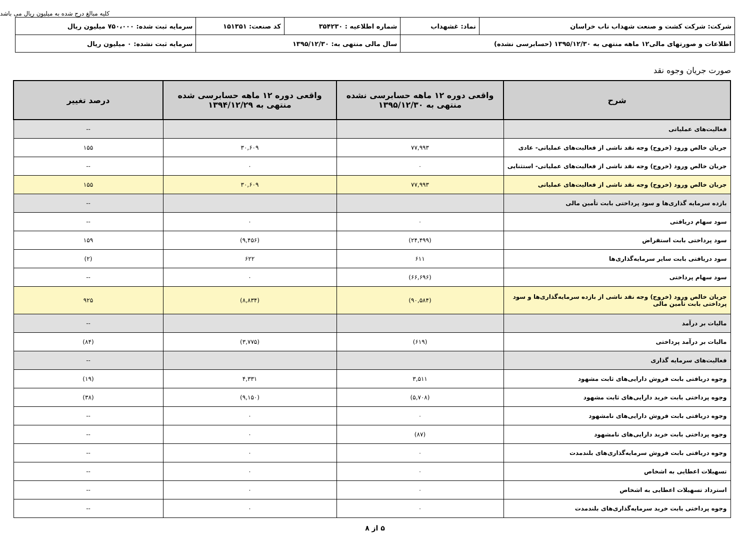کلیه مبالغ درج شده به میلیون ریال می باشد
| شرکت: شرکت کشت و صنعت شهداب ناب خراسان | نماد: غشهداب | شماره اطلاعیه : ۳۵۴۲۳۰ | کد صنعت: ۱۵۱۳۵۱ | سرمایه ثبت شده: ۷۵۰،۰۰۰ میلیون ریال |
| اطلاعات و صورتهای مالی۱۲ ماهه منتهی به ۱۳۹۵/۱۲/۳۰ (حسابرسی نشده) | | سال مالی منتهی به: ۱۳۹۵/۱۲/۳۰ | | سرمایه ثبت نشده: ۰ میلیون ریال |
صورت جریان وجوه نقد
| شرح | واقعی دوره ۱۲ ماهه حسابرسی نشده منتهی به ۱۳۹۵/۱۲/۳۰ | واقعی دوره ۱۲ ماهه حسابرسی شده منتهی به ۱۳۹۴/۱۲/۲۹ | درصد تغییر |
| --- | --- | --- | --- |
| فعالیت‌های عملیاتی | | | -- |
| جریان خالص ورود (خروج) وجه نقد ناشی از فعالیت‌های عملیاتی- عادی | ۷۷,۹۹۳ | ۳۰,۶۰۹ | ۱۵۵ |
| جریان خالص ورود (خروج) وجه نقد ناشی از فعالیت‌های عملیاتی- استثنایی | ۰ | ۰ | -- |
| جریان خالص ورود (خروج) وجه نقد ناشی از فعالیت‌های عملیاتی | ۷۷,۹۹۳ | ۳۰,۶۰۹ | ۱۵۵ |
| بازده سرمایه گذاری‌ها و سود پرداختی بابت تأمین مالی | | | -- |
| سود سهام دریافتی | ۰ | ۰ | -- |
| سود پرداختی بابت استقراض | (۲۴,۴۹۹) | (۹,۴۵۶) | ۱۵۹ |
| سود دریافتی بابت سایر سرمایه‌گذاری‌ها | ۶۱۱ | ۶۲۲ | (۲) |
| سود سهام پرداختی | (۶۶,۶۹۶) | ۰ | -- |
| جریان خالص ورود (خروج) وجه نقد ناشی از بازده سرمایه‌گذاری‌ها و سود پرداختی بابت تأمین مالی | (۹۰,۵۸۴) | (۸,۸۳۴) | ۹۲۵ |
| مالیات بر درآمد | | | -- |
| مالیات بر درآمد پرداختی | (۶۱۹) | (۳,۷۷۵) | (۸۴) |
| فعالیت‌های سرمایه گذاری | | | -- |
| وجوه دریافتی بابت فروش دارایی‌های ثابت مشهود | ۳,۵۱۱ | ۴,۳۳۱ | (۱۹) |
| وجوه پرداختی بابت خرید دارایی‌های ثابت مشهود | (۵,۷۰۸) | (۹,۱۵۰) | (۳۸) |
| وجوه دریافتی بابت فروش دارایی‌های نامشهود | ۰ | ۰ | -- |
| وجوه پرداختی بابت خرید دارایی‌های نامشهود | (۸۷) | ۰ | -- |
| وجوه دریافتی بابت فروش سرمایه‌گذاری‌های بلندمدت | ۰ | ۰ | -- |
| تسهیلات اعطایی به اشخاص | ۰ | ۰ | -- |
| استرداد تسهیلات اعطایی به اشخاص | ۰ | ۰ | -- |
| وجوه پرداختی بابت خرید سرمایه‌گذاری‌های بلندمدت | ۰ | ۰ | -- |
۵ از ۸